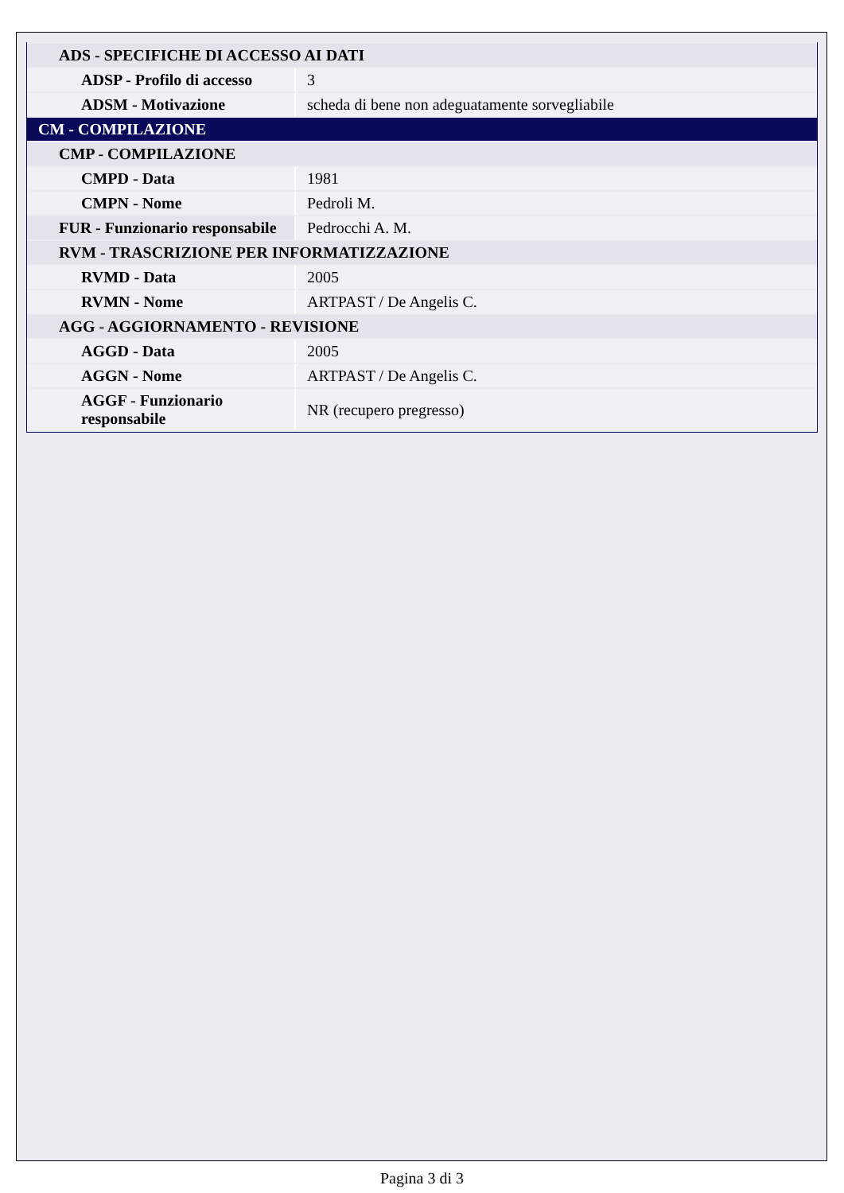| ADS - SPECIFICHE DI ACCESSO AI DATI | |
| ADSP - Profilo di accesso | 3 |
| ADSM - Motivazione | scheda di bene non adeguatamente sorvegliabile |
| CM - COMPILAZIONE | |
| CMP - COMPILAZIONE | |
| CMPD - Data | 1981 |
| CMPN - Nome | Pedroli M. |
| FUR - Funzionario responsabile | Pedrocchi A. M. |
| RVM - TRASCRIZIONE PER INFORMATIZZAZIONE | |
| RVMD - Data | 2005 |
| RVMN - Nome | ARTPAST / De Angelis C. |
| AGG - AGGIORNAMENTO - REVISIONE | |
| AGGD - Data | 2005 |
| AGGN - Nome | ARTPAST / De Angelis C. |
| AGGF - Funzionario responsabile | NR (recupero pregresso) |
Pagina 3 di 3